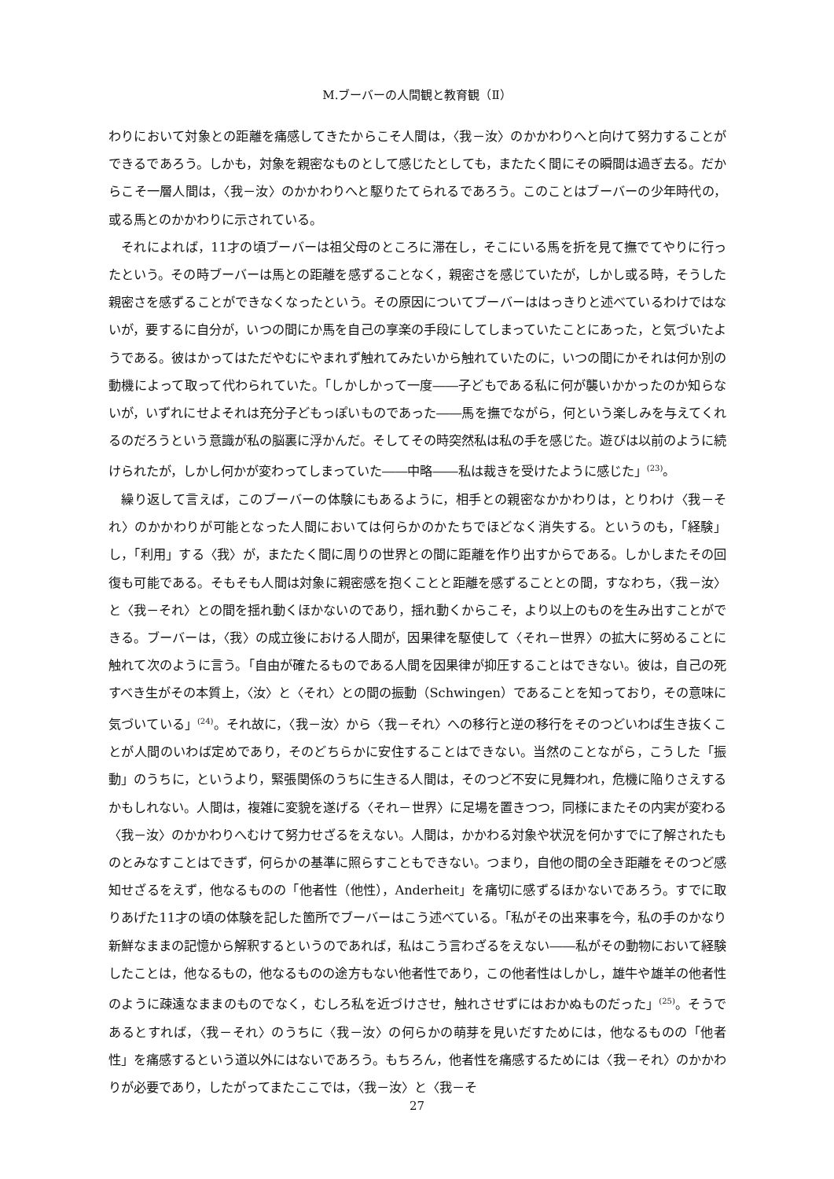M.ブーバーの人間観と教育観（Ⅱ）
わりにおいて対象との距離を痛感してきたからこそ人間は，〈我－汝〉のかかわりへと向けて努力することができるであろう。しかも，対象を親密なものとして感じたとしても，またたく間にその瞬間は過ぎ去る。だからこそ一層人間は，〈我－汝〉のかかわりへと駆りたてられるであろう。このことはブーバーの少年時代の，或る馬とのかかわりに示されている。
それによれば，11才の頃ブーバーは祖父母のところに滞在し，そこにいる馬を折を見て撫でてやりに行ったという。その時ブーバーは馬との距離を感ずることなく，親密さを感じていたが，しかし或る時，そうした親密さを感ずることができなくなったという。その原因についてブーバーははっきりと述べているわけではないが，要するに自分が，いつの間にか馬を自己の享楽の手段にしてしまっていたことにあった，と気づいたようである。彼はかってはただやむにやまれず触れてみたいから触れていたのに，いつの間にかそれは何か別の動機によって取って代わられていた。「しかしかって一度――子どもである私に何が襲いかかったのか知らないが，いずれにせよそれは充分子どもっぽいものであった――馬を撫でながら，何という楽しみを与えてくれるのだろうという意識が私の脳裏に浮かんだ。そしてその時突然私は私の手を感じた。遊びは以前のように続けられたが，しかし何かが変わってしまっていた――中略――私は裁きを受けたように感じた」<sup>(23)</sup>。
繰り返して言えば，このブーバーの体験にもあるように，相手との親密なかかわりは，とりわけ〈我－それ〉のかかわりが可能となった人間においては何らかのかたちでほどなく消失する。というのも，「経験」し，「利用」する〈我〉が，またたく間に周りの世界との間に距離を作り出すからである。しかしまたその回復も可能である。そもそも人間は対象に親密感を抱くことと距離を感ずることとの間，すなわち，〈我－汝〉と〈我－それ〉との間を揺れ動くほかないのであり，揺れ動くからこそ，より以上のものを生み出すことができる。ブーバーは，〈我〉の成立後における人間が，因果律を駆使して〈それ－世界〉の拡大に努めることに触れて次のように言う。「自由が確たるものである人間を因果律が抑圧することはできない。彼は，自己の死すべき生がその本質上，〈汝〉と〈それ〉との間の振動（Schwingen）であることを知っており，その意味に気づいている」<sup>(24)</sup>。それ故に，〈我－汝〉から〈我－それ〉への移行と逆の移行をそのつどいわば生き抜くことが人間のいわば定めであり，そのどちらかに安住することはできない。当然のことながら，こうした「振動」のうちに，というより，緊張関係のうちに生きる人間は，そのつど不安に見舞われ，危機に陥りさえするかもしれない。人間は，複雑に変貌を遂げる〈それ－世界〉に足場を置きつつ，同様にまたその内実が変わる〈我－汝〉のかかわりへむけて努力せざるをえない。人間は，かかわる対象や状況を何かすでに了解されたものとみなすことはできず，何らかの基準に照らすこともできない。つまり，自他の間の全き距離をそのつど感知せざるをえず，他なるものの「他者性（他性），Anderheit」を痛切に感ずるほかないであろう。すでに取りあげた11才の頃の体験を記した箇所でブーバーはこう述べている。「私がその出来事を今，私の手のかなり新鮮なままの記憶から解釈するというのであれば，私はこう言わざるをえない――私がその動物において経験したことは，他なるもの，他なるものの途方もない他者性であり，この他者性はしかし，雄牛や雄羊の他者性のように疎遠なままのものでなく，むしろ私を近づけさせ，触れさせずにはおかぬものだった」<sup>(25)</sup>。そうであるとすれば，〈我－それ〉のうちに〈我－汝〉の何らかの萌芽を見いだすためには，他なるものの「他者性」を痛感するという道以外にはないであろう。もちろん，他者性を痛感するためには〈我－それ〉のかかわりが必要であり，したがってまたここでは，〈我－汝〉と〈我－そ
27